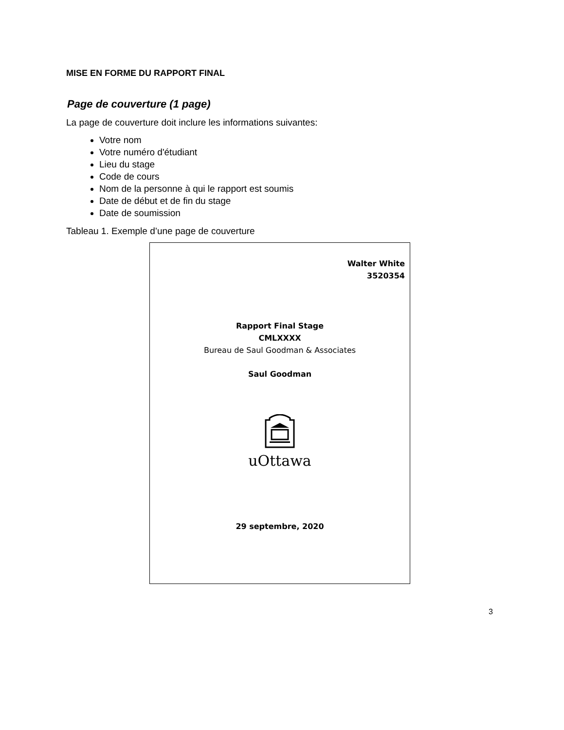MISE EN FORME DU RAPPORT FINAL
Page de couverture (1 page)
La page de couverture doit inclure les informations suivantes:
Votre nom
Votre numéro d'étudiant
Lieu du stage
Code de cours
Nom de la personne à qui le rapport est soumis
Date de début et de fin du stage
Date de soumission
Tableau 1. Exemple d’une page de couverture
| Walter White 3520354 Rapport Final Stage CMLXXXX Bureau de Saul Goodman & Associates Saul Goodman uOttawa 29 septembre, 2020 |
3